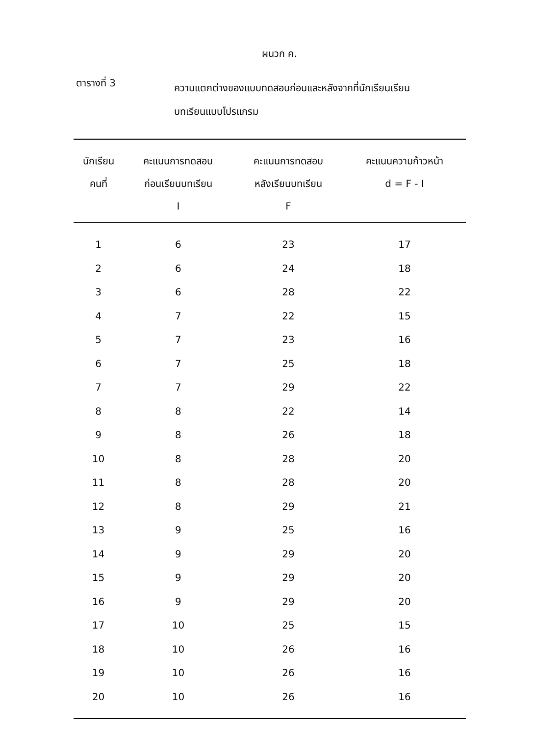ผนวก ค.
ตารางที่ 3
ความแตกต่างของแบบทดสอบก่อนและหลังจากที่นักเรียนเรียน
บทเรียนแบบโปรแกรม
| นักเรียน คนที่ | คะแนนการทดสอบ ก่อนเรียนบทเรียน I | คะแนนการทดสอบ หลังเรียนบทเรียน F | คะแนนความก้าวหน้า d = F - I |
| --- | --- | --- | --- |
| 1 | 6 | 23 | 17 |
| 2 | 6 | 24 | 18 |
| 3 | 6 | 28 | 22 |
| 4 | 7 | 22 | 15 |
| 5 | 7 | 23 | 16 |
| 6 | 7 | 25 | 18 |
| 7 | 7 | 29 | 22 |
| 8 | 8 | 22 | 14 |
| 9 | 8 | 26 | 18 |
| 10 | 8 | 28 | 20 |
| 11 | 8 | 28 | 20 |
| 12 | 8 | 29 | 21 |
| 13 | 9 | 25 | 16 |
| 14 | 9 | 29 | 20 |
| 15 | 9 | 29 | 20 |
| 16 | 9 | 29 | 20 |
| 17 | 10 | 25 | 15 |
| 18 | 10 | 26 | 16 |
| 19 | 10 | 26 | 16 |
| 20 | 10 | 26 | 16 |